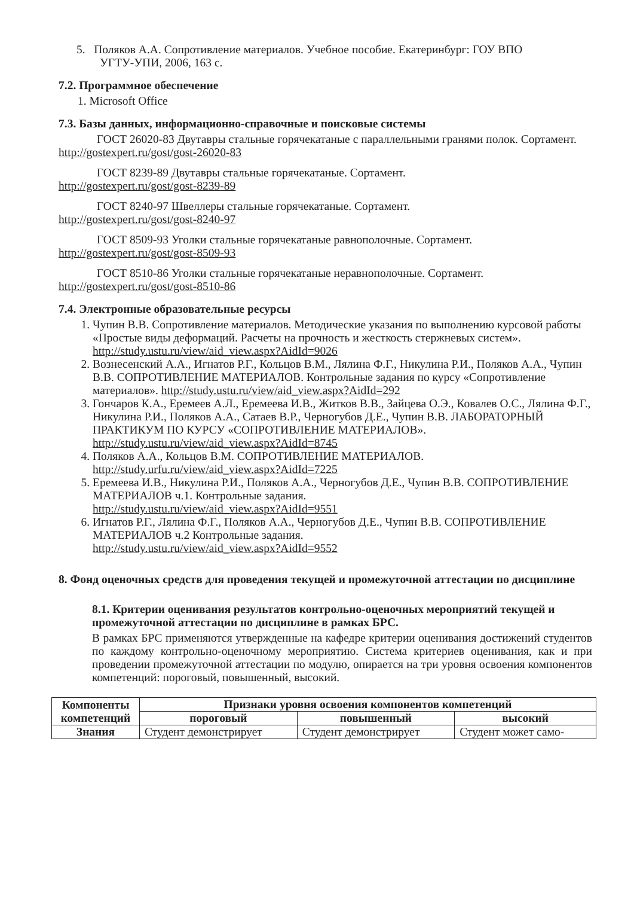5. Поляков А.А. Сопротивление материалов. Учебное пособие. Екатеринбург: ГОУ ВПО
УГТУ-УПИ, 2006, 163 с.
7.2. Программное обеспечение
1. Microsoft Office
7.3. Базы данных, информационно-справочные и поисковые системы
ГОСТ 26020-83 Двутавры стальные горячекатаные с параллельными гранями полок. Сортамент. http://gostexpert.ru/gost/gost-26020-83
ГОСТ 8239-89 Двутавры стальные горячекатаные. Сортамент.
http://gostexpert.ru/gost/gost-8239-89
ГОСТ 8240-97 Швеллеры стальные горячекатаные. Сортамент.
http://gostexpert.ru/gost/gost-8240-97
ГОСТ 8509-93 Уголки стальные горячекатаные равнополочные. Сортамент.
http://gostexpert.ru/gost/gost-8509-93
ГОСТ 8510-86 Уголки стальные горячекатаные неравнополочные. Сортамент.
http://gostexpert.ru/gost/gost-8510-86
7.4. Электронные образовательные ресурсы
1. Чупин В.В. Сопротивление материалов. Методические указания по выполнению курсовой работы «Простые виды деформаций. Расчеты на прочность и жесткость стержневых систем». http://study.ustu.ru/view/aid_view.aspx?AidId=9026
2. Вознесенский А.А., Игнатов Р.Г., Кольцов В.М., Лялина Ф.Г., Никулина Р.И., Поляков А.А., Чупин В.В. СОПРОТИВЛЕНИЕ МАТЕРИАЛОВ. Контрольные задания по курсу «Сопротивление материалов». http://study.ustu.ru/view/aid_view.aspx?AidId=292
3. Гончаров К.А., Еремеев А.Л., Еремеева И.В., Житков В.В., Зайцева О.Э., Ковалев О.С., Лялина Ф.Г., Никулина Р.И., Поляков А.А., Сатаев В.Р., Черногубов Д.Е., Чупин В.В. ЛАБОРАТОРНЫЙ ПРАКТИКУМ ПО КУРСУ «СОПРОТИВЛЕНИЕ МАТЕРИАЛОВ». http://study.ustu.ru/view/aid_view.aspx?AidId=8745
4. Поляков А.А., Кольцов В.М. СОПРОТИВЛЕНИЕ МАТЕРИАЛОВ.
http://study.urfu.ru/view/aid_view.aspx?AidId=7225
5. Еремеева И.В., Никулина Р.И., Поляков А.А., Черногубов Д.Е., Чупин В.В. СОПРОТИВЛЕНИЕ МАТЕРИАЛОВ ч.1. Контрольные задания.
http://study.ustu.ru/view/aid_view.aspx?AidId=9551
6. Игнатов Р.Г., Лялина Ф.Г., Поляков А.А., Черногубов Д.Е., Чупин В.В. СОПРОТИВЛЕНИЕ МАТЕРИАЛОВ ч.2 Контрольные задания.
http://study.ustu.ru/view/aid_view.aspx?AidId=9552
8. Фонд оценочных средств для проведения текущей и промежуточной аттестации по дисциплине
8.1. Критерии оценивания результатов контрольно-оценочных мероприятий текущей и промежуточной аттестации по дисциплине в рамках БРС.
В рамках БРС применяются утвержденные на кафедре критерии оценивания достижений студентов по каждому контрольно-оценочному мероприятию. Система критериев оценивания, как и при проведении промежуточной аттестации по модулю, опирается на три уровня освоения компонентов компетенций: пороговый, повышенный, высокий.
| Компоненты компетенций | Признаки уровня освоения компонентов компетенций | | |
| --- | --- | --- | --- |
| | пороговый | повышенный | высокий |
| Знания | Студент демонстрирует | Студент демонстрирует | Студент может само- |